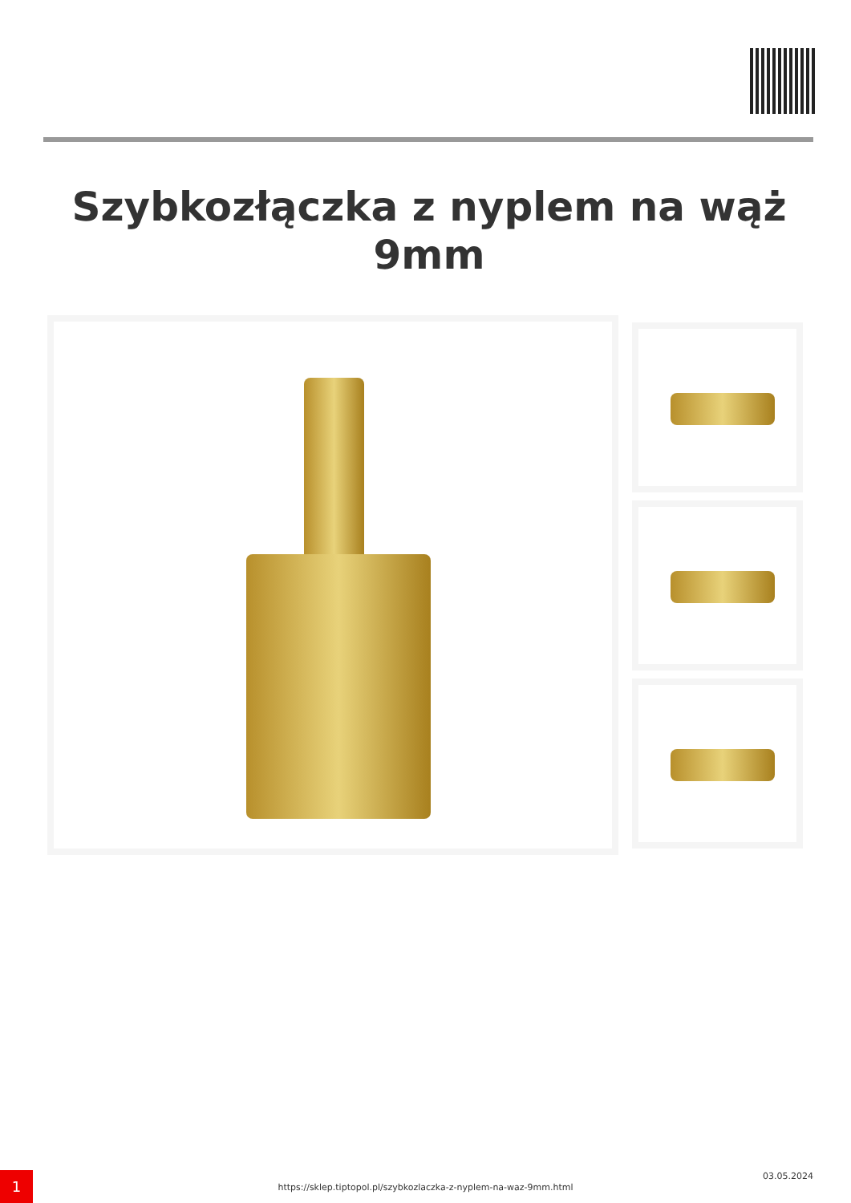Szybkozłączka z nyplem na wąż 9mm
1
https://sklep.tiptopol.pl/szybkozlaczka-z-nyplem-na-waz-9mm.html
03.05.2024